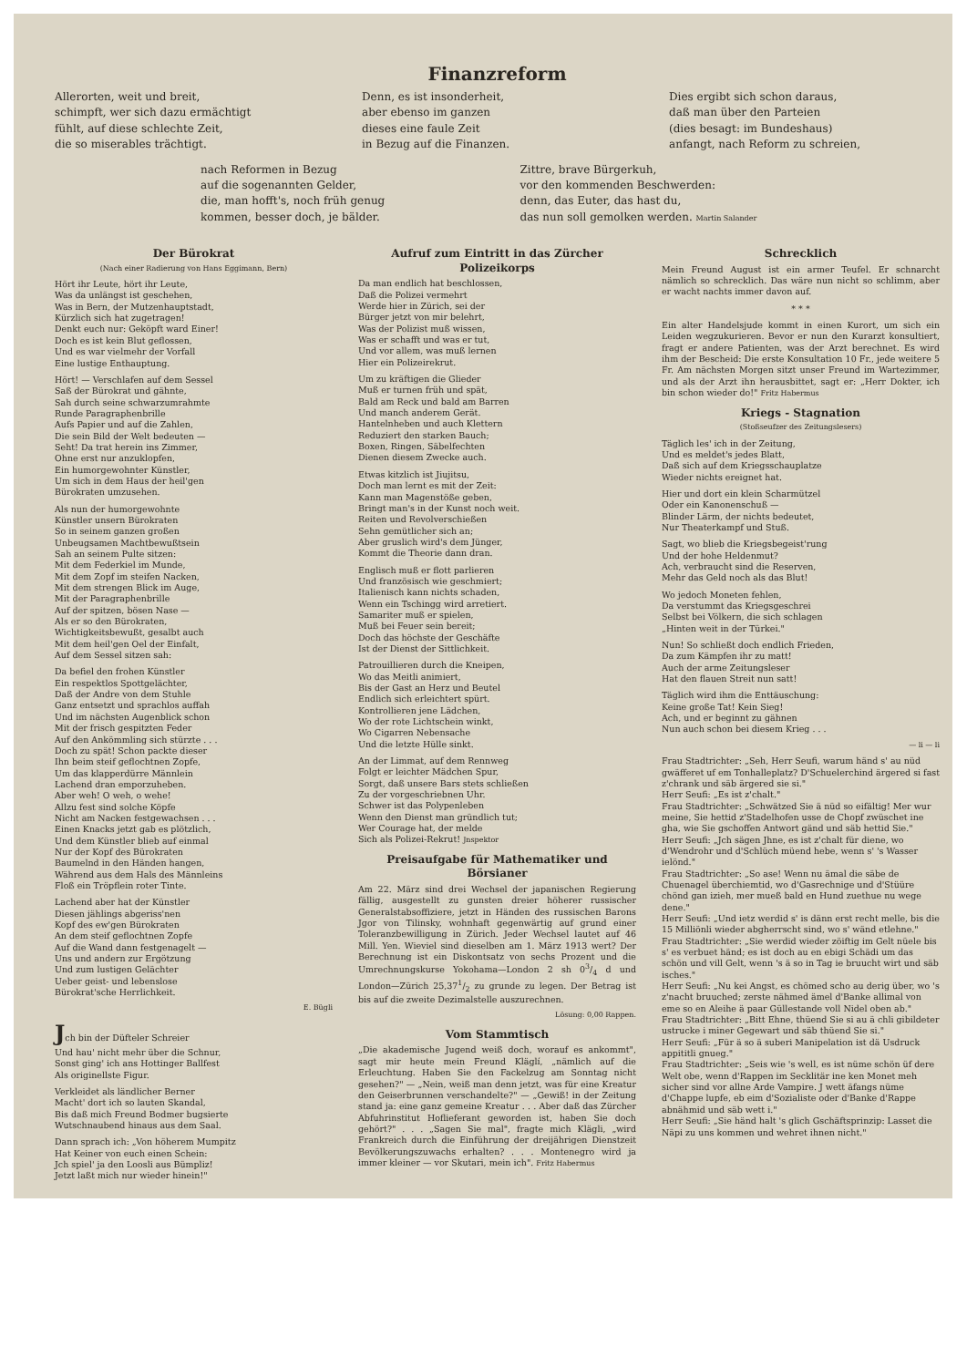Finanzreform
Allerorten, weit und breit,
schimpft, wer sich dazu ermächtigt
fühlt, auf diese schlechte Zeit,
die so miserables trächtigt.
Denn, es ist insonderheit,
aber ebenso im ganzen
dieses eine faule Zeit
in Bezug auf die Finanzen.
Dies ergibt sich schon daraus,
daß man über den Parteien
(dies besagt: im Bundeshaus)
anfangt, nach Reform zu schreien,
nach Reformen in Bezug
auf die sogenannten Gelder,
die, man hofft's, noch früh genug
kommen, besser doch, je bälder.
Zittre, brave Bürgerkuh,
vor den kommenden Beschwerden:
denn, das Euter, das hast du,
das nun soll gemolken werden. Martin Salander
Der Bürokrat
(Nach einer Radierung von Hans Eggimann, Bern)
Hört ihr Leute, hört ihr Leute,
Was da unlängst ist geschehen,
Was in Bern, der Mutzenhauptstadt,
Kürzlich sich hat zugetragen!
Denkt euch nur: Geköpft ward Einer!
Doch es ist kein Blut geflossen,
Und es war vielmehr der Vorfall
Eine lustige Enthauptung.
Hört! — Verschlafen auf dem Sessel
Saß der Bürokrat und gähnte,
Sah durch seine schwarzumrahmte
Runde Paragraphenbrille
Aufs Papier und auf die Zahlen,
Die sein Bild der Welt bedeuten —
Seht! Da trat herein ins Zimmer,
Ohne erst nur anzuklopfen,
Ein humorgewohnter Künstler,
Um sich in dem Haus der heil'gen
Bürokraten umzusehen.
Als nun der humorgewohnte
Künstler unsern Bürokraten
So in seinem ganzen großen
Unbeugsamen Machtbewußtsein
Sah an seinem Pulte sitzen:
Mit dem Federkiel im Munde,
Mit dem Zopf im steifen Nacken,
Mit dem strengen Blick im Auge,
Mit der Paragraphenbrille
Auf der spitzen, bösen Nase —
Als er so den Bürokraten,
Wichtigkeitsbewußt, gesalbt auch
Mit dem heil'gen Oel der Einfalt,
Auf dem Sessel sitzen sah:
Da befiel den frohen Künstler
Ein respektlos Spottgelächter,
Daß der Andre von dem Stuhle
Ganz entsetzt und sprachlos auffah
Und im nächsten Augenblick schon
Mit der frisch gespitzten Feder
Auf den Ankömmling sich stürzte . . .
Doch zu spät! Schon packte dieser
Ihn beim steif geflochtnen Zopfe,
Um das klapperdürre Männlein
Lachend dran emporzuheben.
Aber weh! O weh, o wehe!
Allzu fest sind solche Köpfe
Nicht am Nacken festgewachsen . . .
Einen Knacks jetzt gab es plötzlich,
Und dem Künstler blieb auf einmal
Nur der Kopf des Bürokraten
Baumelnd in den Händen hangen,
Während aus dem Hals des Männleins
Floß ein Tröpflein roter Tinte.
Lachend aber hat der Künstler
Diesen jählings abgeriss'nen
Kopf des ew'gen Bürokraten
An dem steif geflochtnen Zopfe
Auf die Wand dann festgenagelt —
Uns und andern zur Ergötzung
Und zum lustigen Gelächter
Ueber geist- und lebenslose
Bürokrat'sche Herrlichkeit.
E. Bügli
Jch bin der Düfteler Schreier
Und hau' nicht mehr über die Schnur,
Sonst ging' ich ans Hottinger Ballfest
Als originellste Figur.
Verkleidet als ländlicher Berner
Macht' dort ich so lauten Skandal,
Bis daß mich Freund Bodmer bugsierte
Wutschnaubend hinaus aus dem Saal.
Dann sprach ich: „Von höherem Mumpitz
Hat Keiner von euch einen Schein:
Jch spiel' ja den Loosli aus Bümpliz!
Jetzt laßt mich nur wieder hinein!"
Aufruf zum Eintritt in das Zürcher Polizeikorps
Da man endlich hat beschlossen,
Daß die Polizei vermehrt
Werde hier in Zürich, sei der
Bürger jetzt von mir belehrt,
Was der Polizist muß wissen,
Was er schafft und was er tut,
Und vor allem, was muß lernen
Hier ein Polizeirekrut.
Um zu kräftigen die Glieder
Muß er turnen früh und spät,
Bald am Reck und bald am Barren
Und manch anderem Gerät.
Hantelnheben und auch Klettern
Reduziert den starken Bauch;
Boxen, Ringen, Säbelfechten
Dienen diesem Zwecke auch.
Etwas kitzlich ist Jiujitsu,
Doch man lernt es mit der Zeit:
Kann man Magenstöße geben,
Bringt man's in der Kunst noch weit.
Reiten und Revolverschießen
Sehn gemütlicher sich an;
Aber gruslich wird's dem Jünger,
Kommt die Theorie dann dran.
Englisch muß er flott parlieren
Und französisch wie geschmiert;
Italienisch kann nichts schaden,
Wenn ein Tschingg wird arretiert.
Samariter muß er spielen,
Muß bei Feuer sein bereit;
Doch das höchste der Geschäfte
Ist der Dienst der Sittlichkeit.
Patrouillieren durch die Kneipen,
Wo das Meitli animiert,
Bis der Gast an Herz und Beutel
Endlich sich erleichtert spürt.
Kontrollieren jene Lädchen,
Wo der rote Lichtschein winkt,
Wo Cigarren Nebensache
Und die letzte Hülle sinkt.
An der Limmat, auf dem Rennweg
Folgt er leichter Mädchen Spur,
Sorgt, daß unsere Bars stets schließen
Zu der vorgeschriebnen Uhr.
Schwer ist das Polypenleben
Wenn den Dienst man gründlich tut;
Wer Courage hat, der melde
Sich als Polizei-Rekrut! Jnspektor
Preisaufgabe für Mathematiker und Börsianer
Am 22. März sind drei Wechsel der japanischen Regierung fällig, ausgestellt zu gunsten dreier höherer russischer Generalstabsoffiziere, jetzt in Händen des russischen Barons Jgor von Tilinsky, wohnhaft gegenwärtig auf grund einer Toleranzbewilligung in Zürich. Jeder Wechsel lautet auf 46 Mill. Yen. Wieviel sind dieselben am 1. März 1913 wert? Der Berechnung ist ein Diskontsatz von sechs Prozent und die Umrechnungskurse Yokohama—London 2 sh 03/4 d und London—Zürich 25,371/2 zu grunde zu legen. Der Betrag ist bis auf die zweite Dezimalstelle auszurechnen.
Lösung: 0,00 Rappen.
Vom Stammtisch
„Die akademische Jugend weiß doch, worauf es ankommt", sagt mir heute mein Freund Kläglí, „nämlich auf die Erleuchtung. Haben Sie den Fackelzug am Sonntag nicht gesehen?" — „Nein, weiß man denn jetzt, was für eine Kreatur den Geiserbrunnen verschandelte?" — „Gewiß! in der Zeitung stand ja: eine ganz gemeine Kreatur . . . Aber daß das Zürcher Abfuhrinstitut Hoflieferant geworden ist, haben Sie doch gehört?" . . . „Sagen Sie mal", fragte mich Klägli, „wird Frankreich durch die Einführung der dreijährigen Dienstzeit Bevölkerungszuwachs erhalten? . . . Montenegro wird ja immer kleiner — vor Skutari, mein ich". Fritz Habermus
Schrecklich
Mein Freund August ist ein armer Teufel. Er schnarcht nämlich so schrecklich. Das wäre nun nicht so schlimm, aber er wacht nachts immer davon auf.
* * *
Ein alter Handelsjude kommt in einen Kurort, um sich ein Leiden wegzukurieren. Bevor er nun den Kurarzt konsultiert, fragt er andere Patienten, was der Arzt berechnet. Es wird ihm der Bescheid: Die erste Konsultation 10 Fr., jede weitere 5 Fr. Am nächsten Morgen sitzt unser Freund im Wartezimmer, und als der Arzt ihn herausbittet, sagt er: „Herr Dokter, ich bin schon wieder do!" Fritz Habermus
Kriegs - Stagnation
(Stoßseufzer des Zeitungslesers)
Täglich les' ich in der Zeitung,
Und es meldet's jedes Blatt,
Daß sich auf dem Kriegsschauplatze
Wieder nichts ereignet hat.
Hier und dort ein klein Scharmützel
Oder ein Kanonenschuß —
Blinder Lärm, der nichts bedeutet,
Nur Theaterkampf und Stuß.
Sagt, wo blieb die Kriegsbegeist'rung
Und der hohe Heldenmut?
Ach, verbraucht sind die Reserven,
Mehr das Geld noch als das Blut!
Wo jedoch Moneten fehlen,
Da verstummt das Kriegsgeschrei
Selbst bei Völkern, die sich schlagen
„Hinten weit in der Türkei."
Nun! So schließt doch endlich Frieden,
Da zum Kämpfen ihr zu matt!
Auch der arme Zeitungsleser
Hat den flauen Streit nun satt!
Täglich wird ihm die Enttäuschung:
Keine große Tat! Kein Sieg!
Ach, und er beginnt zu gähnen
Nun auch schon bei diesem Krieg . . .
— li — li
Frau Stadtrichter: „Seh, Herr Seufi, warum händ s' au nüd gwäfferet uf em Tonhalleplatz? D'Schuelerchind ärgered si fast z'chrank und säb ärgered sie si."
Herr Seufi: „Es ist z'chalt."
Frau Stadtrichter: „Schwätzed Sie ä nüd so eifältig! Mer wur meine, Sie hettid z'Stadelhofen usse de Chopf zwüschet ine gha, wie Sie gschoffen Antwort gänd und säb hettid Sie."
Herr Seufi: „Jch sägen Jhne, es ist z'chalt für diene, wo d'Wendrohr und d'Schlüch müend hebe, wenn s' 's Wasser ielönd."
Frau Stadtrichter: „So ase! Wenn nu ämal die säbe de Chuenagel überchiemtid, wo d'Gasrechnige und d'Stüüre chönd gan izieh, mer mueß bald en Hund zuethue nu wege dene."
Herr Seufi: „Und ietz werdid s' is dänn erst recht melle, bis die 15 Milliönli wieder abgherrscht sind, wo s' wänd etlehne."
Frau Stadtrichter: „Sie werdid wieder zöiftig im Gelt nüele bis s' es verbuet händ; es ist doch au en ebigi Schädi um das schön und vill Gelt, wenn 's ä so in Tag ie bruucht wirt und säb isches."
Herr Seufi: „Nu kei Angst, es chömed scho au derig über, wo 's z'nacht bruuched; zerste nähmed ämel d'Banke allimal von eme so en Aleihe ä paar Güllestande voll Nidel oben ab."
Frau Stadtrichter: „Bitt Ehne, thüend Sie si au ä chli gibildeter ustrucke i miner Gegewart und säb thüend Sie si."
Herr Seufi: „Für ä so ä suberi Manipelation ist dä Usdruck appititli gnueg."
Frau Stadtrichter: „Seis wie 's well, es ist nüme schön üf dere Welt obe, wenn d'Rappen im Secklitär ine ken Monet meh sicher sind vor allne Arde Vampire. J wett äfangs nüme d'Chappe lupfe, eb eim d'Sozialiste oder d'Banke d'Rappe abnähmid und säb wett i."
Herr Seufi: „Sie händ halt 's glich Gschäftsprinzip: Lasset die Näpi zu uns kommen und wehret ihnen nicht."